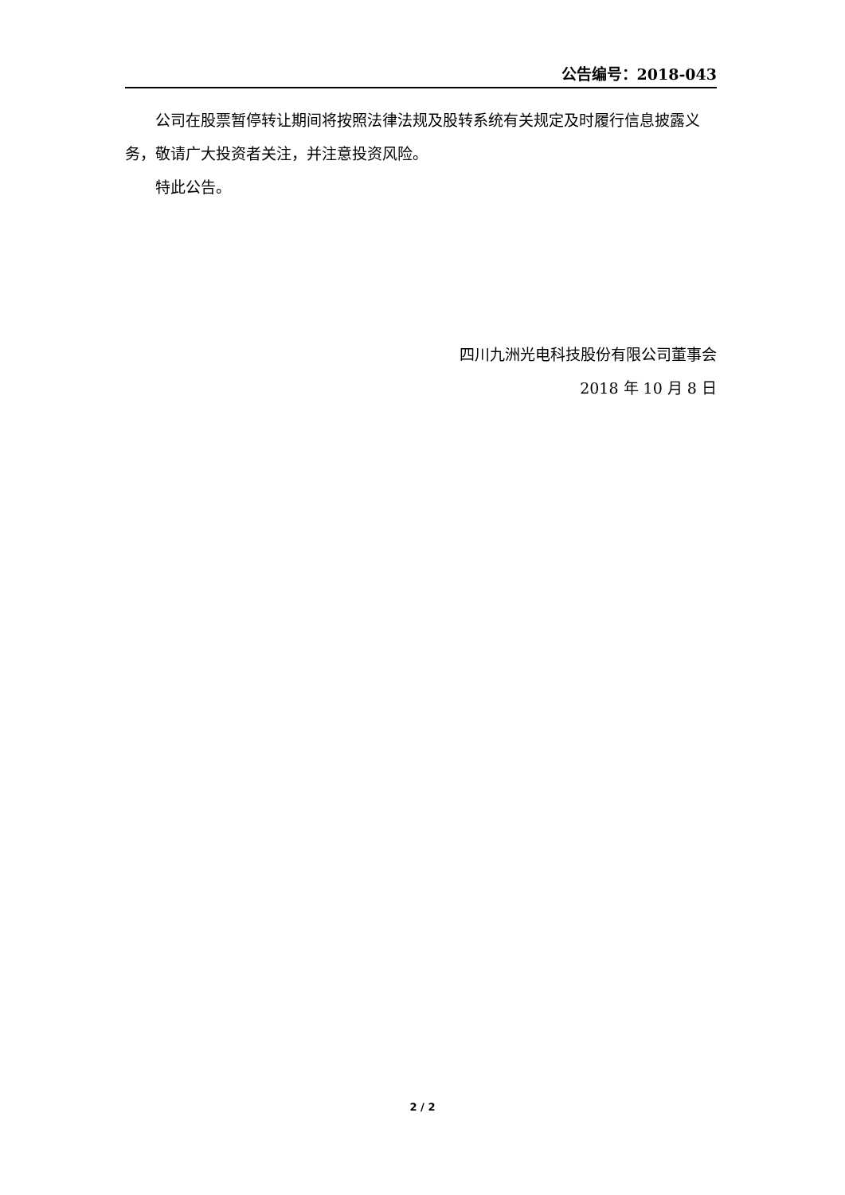公告编号：2018-043
公司在股票暂停转让期间将按照法律法规及股转系统有关规定及时履行信息披露义务，敬请广大投资者关注，并注意投资风险。
特此公告。
四川九洲光电科技股份有限公司董事会
2018 年 10 月 8 日
2 / 2